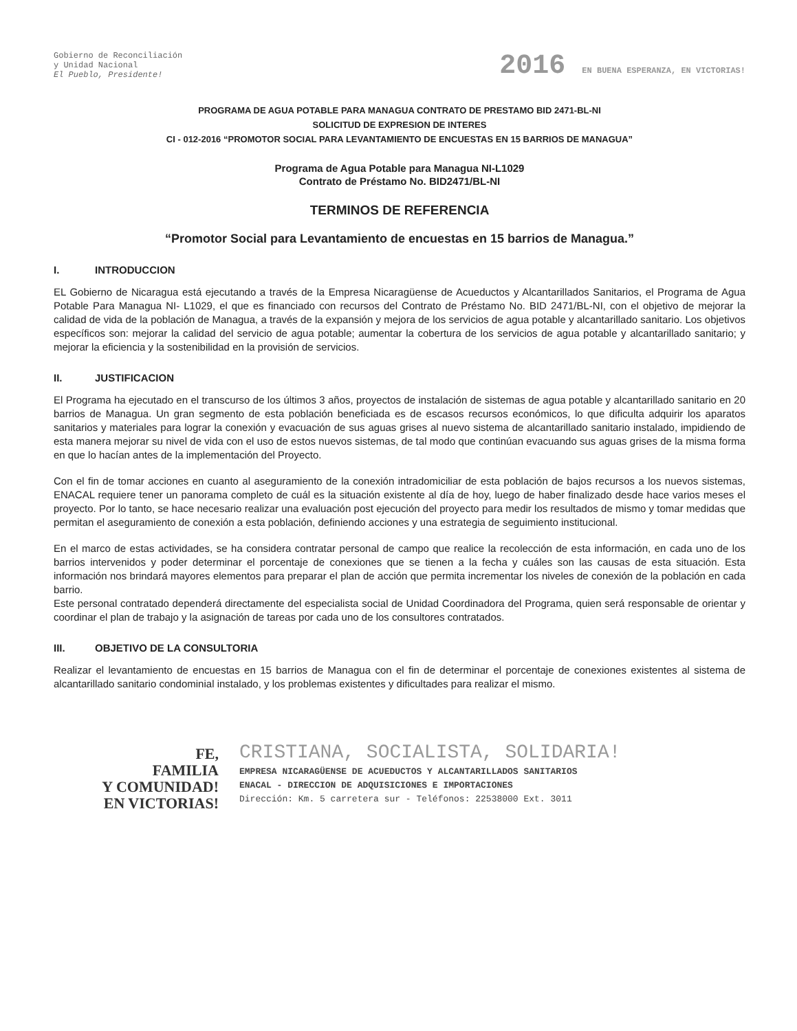Gobierno de Reconciliación
y Unidad Nacional
El Pueblo, Presidente!
2016 EN BUENA ESPERANZA, EN VICTORIAS!
PROGRAMA DE AGUA POTABLE PARA MANAGUA CONTRATO DE PRESTAMO BID 2471-BL-NI
SOLICITUD DE EXPRESION DE INTERES
CI - 012-2016 “PROMOTOR SOCIAL PARA LEVANTAMIENTO DE ENCUESTAS EN 15 BARRIOS DE MANAGUA”
Programa de Agua Potable para Managua NI-L1029
Contrato de Préstamo No. BID2471/BL-NI
TERMINOS DE REFERENCIA
“Promotor Social para Levantamiento de encuestas en 15 barrios de Managua.”
I. INTRODUCCION
EL Gobierno de Nicaragua está ejecutando a través de la Empresa Nicaragüense de Acueductos y Alcantarillados Sanitarios, el Programa de Agua Potable Para Managua NI- L1029, el que es financiado con recursos del Contrato de Préstamo No. BID 2471/BL-NI, con el objetivo de mejorar la calidad de vida de la población de Managua, a través de la expansión y mejora de los servicios de agua potable y alcantarillado sanitario. Los objetivos específicos son: mejorar la calidad del servicio de agua potable; aumentar la cobertura de los servicios de agua potable y alcantarillado sanitario; y mejorar la eficiencia y la sostenibilidad en la provisión de servicios.
II. JUSTIFICACION
El Programa ha ejecutado en el transcurso de los últimos 3 años, proyectos de instalación de sistemas de agua potable y alcantarillado sanitario en 20 barrios de Managua. Un gran segmento de esta población beneficiada es de escasos recursos económicos, lo que dificulta adquirir los aparatos sanitarios y materiales para lograr la conexión y evacuación de sus aguas grises al nuevo sistema de alcantarillado sanitario instalado, impidiendo de esta manera mejorar su nivel de vida con el uso de estos nuevos sistemas, de tal modo que continúan evacuando sus aguas grises de la misma forma en que lo hacían antes de la implementación del Proyecto.
Con el fin de tomar acciones en cuanto al aseguramiento de la conexión intradomiciliar de esta población de bajos recursos a los nuevos sistemas, ENACAL requiere tener un panorama completo de cuál es la situación existente al día de hoy, luego de haber finalizado desde hace varios meses el proyecto. Por lo tanto, se hace necesario realizar una evaluación post ejecución del proyecto para medir los resultados de mismo y tomar medidas que permitan el aseguramiento de conexión a esta población, definiendo acciones y una estrategia de seguimiento institucional.
En el marco de estas actividades, se ha considera contratar personal de campo que realice la recolección de esta información, en cada uno de los barrios intervenidos y poder determinar el porcentaje de conexiones que se tienen a la fecha y cuáles son las causas de esta situación. Esta información nos brindará mayores elementos para preparar el plan de acción que permita incrementar los niveles de conexión de la población en cada barrio.
Este personal contratado dependerá directamente del especialista social de Unidad Coordinadora del Programa, quien será responsable de orientar y coordinar el plan de trabajo y la asignación de tareas por cada uno de los consultores contratados.
III. OBJETIVO DE LA CONSULTORIA
Realizar el levantamiento de encuestas en 15 barrios de Managua con el fin de determinar el porcentaje de conexiones existentes al sistema de alcantarillado sanitario condominial instalado, y los problemas existentes y dificultades para realizar el mismo.
FE,
FAMILIA
Y COMUNIDAD!
EN VICTORIAS!
CRISTIANA, SOCIALISTA, SOLIDARIA!
EMPRESA NICARAGÜENSE DE ACUEDUCTOS Y ALCANTARILLADOS SANITARIOS
ENACAL - DIRECCION DE ADQUISICIONES E IMPORTACIONES
Dirección: Km. 5 carretera sur - Teléfonos: 22538000 Ext. 3011